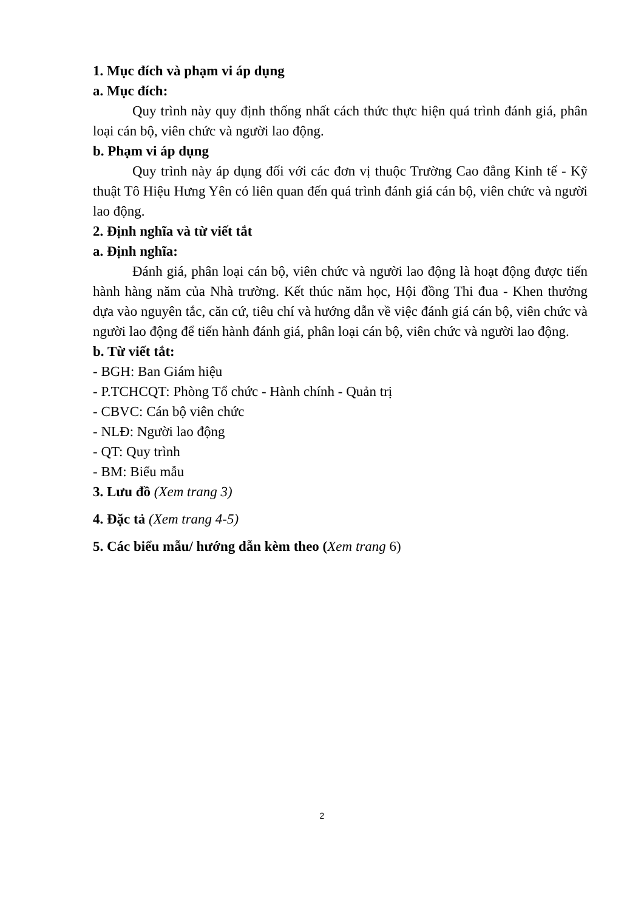1. Mục đích và phạm vi áp dụng
a. Mục đích:
Quy trình này quy định thống nhất cách thức thực hiện quá trình đánh giá, phân loại cán bộ, viên chức và người lao động.
b. Phạm vi áp dụng
Quy trình này áp dụng đối với các đơn vị thuộc Trường Cao đẳng Kinh tế - Kỹ thuật Tô Hiệu Hưng Yên có liên quan đến quá trình đánh giá cán bộ, viên chức và người lao động.
2. Định nghĩa và từ viết tắt
a. Định nghĩa:
Đánh giá, phân loại cán bộ, viên chức và người lao động là hoạt động được tiến hành hàng năm của Nhà trường. Kết thúc năm học, Hội đồng Thi đua - Khen thưởng dựa vào nguyên tắc, căn cứ, tiêu chí và hướng dẫn về việc đánh giá cán bộ, viên chức và người lao động để tiến hành đánh giá, phân loại cán bộ, viên chức và người lao động.
b. Từ viết tắt:
- BGH: Ban Giám hiệu
- P.TCHCQT: Phòng Tổ chức - Hành chính - Quản trị
- CBVC: Cán bộ viên chức
- NLĐ: Người lao động
- QT: Quy trình
- BM: Biểu mẫu
3. Lưu đồ (Xem trang 3)
4. Đặc tả (Xem trang 4-5)
5. Các biểu mẫu/ hướng dẫn kèm theo (Xem trang 6)
2